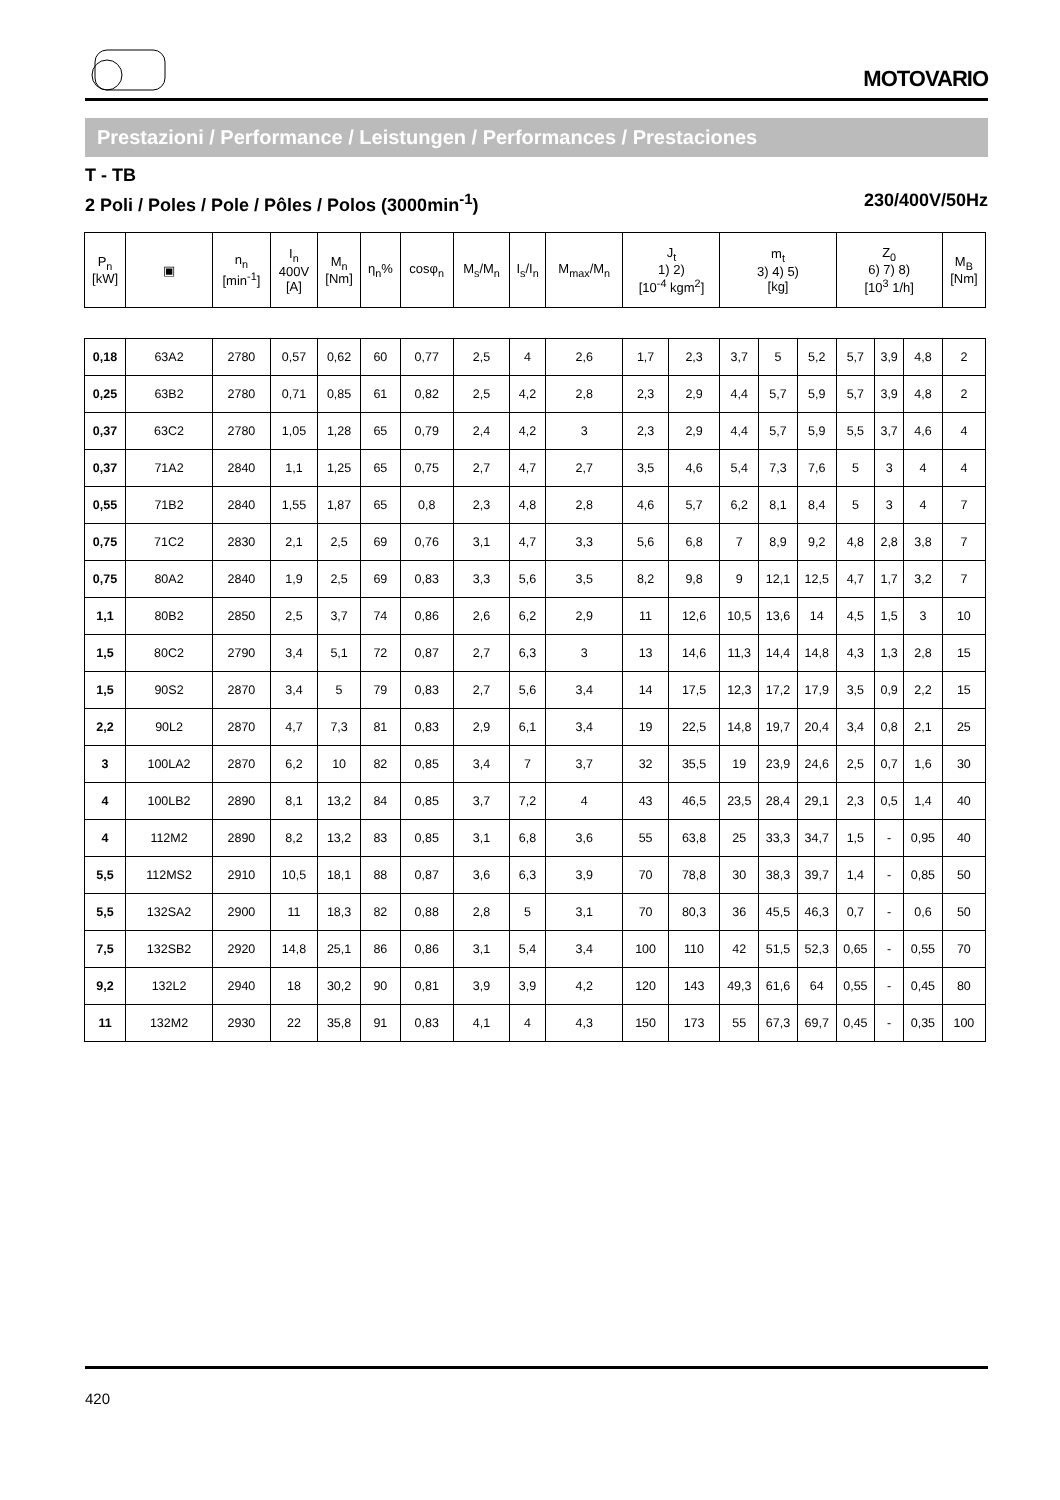MOTOVARIO
Prestazioni / Performance / Leistungen / Performances / Prestaciones
T - TB
2 Poli / Poles / Pole / Pôles / Polos (3000min<sup>-1</sup>) 230/400V/50Hz
| P<sub>n</sub> [kW] | ▣ | n<sub>n</sub> [min<sup>-1</sup>] | I<sub>n</sub> 400V [A] | M<sub>n</sub> [Nm] | η<sub>n</sub>% | cosφ<sub>n</sub> | M<sub>s</sub>/M<sub>n</sub> | I<sub>s</sub>/I<sub>n</sub> | M<sub>max</sub>/M<sub>n</sub> | J<sub>t</sub> 1) 2) [10<sup>-4</sup> kgm<sup>2</sup>] | | m<sub>t</sub> 3) 4) 5) [kg] | | | Z<sub>0</sub> 6) 7) 8) [10<sup>3</sup> 1/h] | | | M<sub>B</sub> [Nm] |
| --- | --- | --- | --- | --- | --- | --- | --- | --- | --- | --- | --- | --- | --- | --- | --- | --- | --- | --- |
| 0,18 | 63A2 | 2780 | 0,57 | 0,62 | 60 | 0,77 | 2,5 | 4 | 2,6 | 1,7 | 2,3 | 3,7 | 5 | 5,2 | 5,7 | 3,9 | 4,8 | 2 |
| 0,25 | 63B2 | 2780 | 0,71 | 0,85 | 61 | 0,82 | 2,5 | 4,2 | 2,8 | 2,3 | 2,9 | 4,4 | 5,7 | 5,9 | 5,7 | 3,9 | 4,8 | 2 |
| 0,37 | 63C2 | 2780 | 1,05 | 1,28 | 65 | 0,79 | 2,4 | 4,2 | 3 | 2,3 | 2,9 | 4,4 | 5,7 | 5,9 | 5,5 | 3,7 | 4,6 | 4 |
| 0,37 | 71A2 | 2840 | 1,1 | 1,25 | 65 | 0,75 | 2,7 | 4,7 | 2,7 | 3,5 | 4,6 | 5,4 | 7,3 | 7,6 | 5 | 3 | 4 | 4 |
| 0,55 | 71B2 | 2840 | 1,55 | 1,87 | 65 | 0,8 | 2,3 | 4,8 | 2,8 | 4,6 | 5,7 | 6,2 | 8,1 | 8,4 | 5 | 3 | 4 | 7 |
| 0,75 | 71C2 | 2830 | 2,1 | 2,5 | 69 | 0,76 | 3,1 | 4,7 | 3,3 | 5,6 | 6,8 | 7 | 8,9 | 9,2 | 4,8 | 2,8 | 3,8 | 7 |
| 0,75 | 80A2 | 2840 | 1,9 | 2,5 | 69 | 0,83 | 3,3 | 5,6 | 3,5 | 8,2 | 9,8 | 9 | 12,1 | 12,5 | 4,7 | 1,7 | 3,2 | 7 |
| 1,1 | 80B2 | 2850 | 2,5 | 3,7 | 74 | 0,86 | 2,6 | 6,2 | 2,9 | 11 | 12,6 | 10,5 | 13,6 | 14 | 4,5 | 1,5 | 3 | 10 |
| 1,5 | 80C2 | 2790 | 3,4 | 5,1 | 72 | 0,87 | 2,7 | 6,3 | 3 | 13 | 14,6 | 11,3 | 14,4 | 14,8 | 4,3 | 1,3 | 2,8 | 15 |
| 1,5 | 90S2 | 2870 | 3,4 | 5 | 79 | 0,83 | 2,7 | 5,6 | 3,4 | 14 | 17,5 | 12,3 | 17,2 | 17,9 | 3,5 | 0,9 | 2,2 | 15 |
| 2,2 | 90L2 | 2870 | 4,7 | 7,3 | 81 | 0,83 | 2,9 | 6,1 | 3,4 | 19 | 22,5 | 14,8 | 19,7 | 20,4 | 3,4 | 0,8 | 2,1 | 25 |
| 3 | 100LA2 | 2870 | 6,2 | 10 | 82 | 0,85 | 3,4 | 7 | 3,7 | 32 | 35,5 | 19 | 23,9 | 24,6 | 2,5 | 0,7 | 1,6 | 30 |
| 4 | 100LB2 | 2890 | 8,1 | 13,2 | 84 | 0,85 | 3,7 | 7,2 | 4 | 43 | 46,5 | 23,5 | 28,4 | 29,1 | 2,3 | 0,5 | 1,4 | 40 |
| 4 | 112M2 | 2890 | 8,2 | 13,2 | 83 | 0,85 | 3,1 | 6,8 | 3,6 | 55 | 63,8 | 25 | 33,3 | 34,7 | 1,5 | - | 0,95 | 40 |
| 5,5 | 112MS2 | 2910 | 10,5 | 18,1 | 88 | 0,87 | 3,6 | 6,3 | 3,9 | 70 | 78,8 | 30 | 38,3 | 39,7 | 1,4 | - | 0,85 | 50 |
| 5,5 | 132SA2 | 2900 | 11 | 18,3 | 82 | 0,88 | 2,8 | 5 | 3,1 | 70 | 80,3 | 36 | 45,5 | 46,3 | 0,7 | - | 0,6 | 50 |
| 7,5 | 132SB2 | 2920 | 14,8 | 25,1 | 86 | 0,86 | 3,1 | 5,4 | 3,4 | 100 | 110 | 42 | 51,5 | 52,3 | 0,65 | - | 0,55 | 70 |
| 9,2 | 132L2 | 2940 | 18 | 30,2 | 90 | 0,81 | 3,9 | 3,9 | 4,2 | 120 | 143 | 49,3 | 61,6 | 64 | 0,55 | - | 0,45 | 80 |
| 11 | 132M2 | 2930 | 22 | 35,8 | 91 | 0,83 | 4,1 | 4 | 4,3 | 150 | 173 | 55 | 67,3 | 69,7 | 0,45 | - | 0,35 | 100 |
420